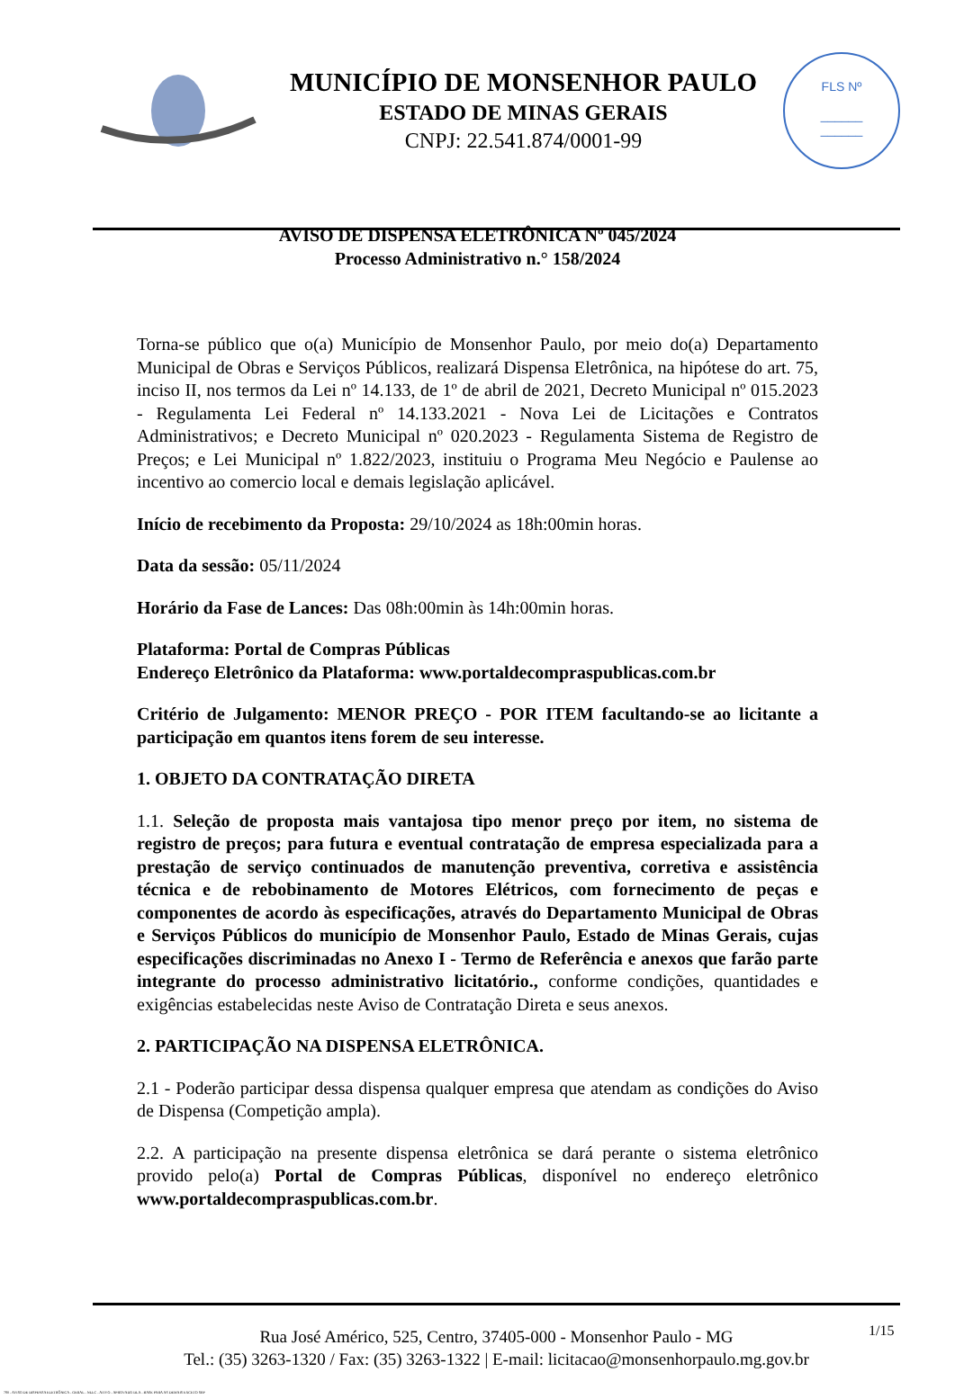MUNICÍPIO DE MONSENHOR PAULO
ESTADO DE MINAS GERAIS
CNPJ: 22.541.874/0001-99
FLS Nº
______
______
AVISO DE DISPENSA ELETRÔNICA Nº 045/2024
Processo Administrativo n.° 158/2024
Torna-se público que o(a) Município de Monsenhor Paulo, por meio do(a) Departamento Municipal de Obras e Serviços Públicos, realizará Dispensa Eletrônica, na hipótese do art. 75, inciso II, nos termos da Lei nº 14.133, de 1º de abril de 2021, Decreto Municipal nº 015.2023 - Regulamenta Lei Federal nº 14.133.2021 - Nova Lei de Licitações e Contratos Administrativos; e Decreto Municipal nº 020.2023 - Regulamenta Sistema de Registro de Preços; e Lei Municipal nº 1.822/2023, instituiu o Programa Meu Negócio e Paulense ao incentivo ao comercio local e demais legislação aplicável.
Início de recebimento da Proposta: 29/10/2024 as 18h:00min horas.
Data da sessão: 05/11/2024
Horário da Fase de Lances: Das 08h:00min às 14h:00min horas.
Plataforma: Portal de Compras Públicas
Endereço Eletrônico da Plataforma: www.portaldecompraspublicas.com.br
Critério de Julgamento: MENOR PREÇO - POR ITEM facultando-se ao licitante a participação em quantos itens forem de seu interesse.
1. OBJETO DA CONTRATAÇÃO DIRETA
1.1. Seleção de proposta mais vantajosa tipo menor preço por item, no sistema de registro de preços; para futura e eventual contratação de empresa especializada para a prestação de serviço continuados de manutenção preventiva, corretiva e assistência técnica e de rebobinamento de Motores Elétricos, com fornecimento de peças e componentes de acordo às especificações, através do Departamento Municipal de Obras e Serviços Públicos do município de Monsenhor Paulo, Estado de Minas Gerais, cujas especificações discriminadas no Anexo I - Termo de Referência e anexos que farão parte integrante do processo administrativo licitatório., conforme condições, quantidades e exigências estabelecidas neste Aviso de Contratação Direta e seus anexos.
2. PARTICIPAÇÃO NA DISPENSA ELETRÔNICA.
2.1 - Poderão participar dessa dispensa qualquer empresa que atendam as condições do Aviso de Dispensa (Competição ampla).
2.2. A participação na presente dispensa eletrônica se dará perante o sistema eletrônico provido pelo(a) Portal de Compras Públicas, disponível no endereço eletrônico www.portaldecompraspublicas.com.br.
Rua José Américo, 525, Centro, 37405-000 - Monsenhor Paulo - MG
Tel.: (35) 3263-1320 / Fax: (35) 3263-1322 | E-mail: licitacao@monsenhorpaulo.mg.gov.br
1/15
780 - AVISO DE DISPENSA ELETRÔNICA - GERAL - NLLC - ATIVO - APROVADO DLA - BASE PARA AS DEMAIS EXCETO SRP